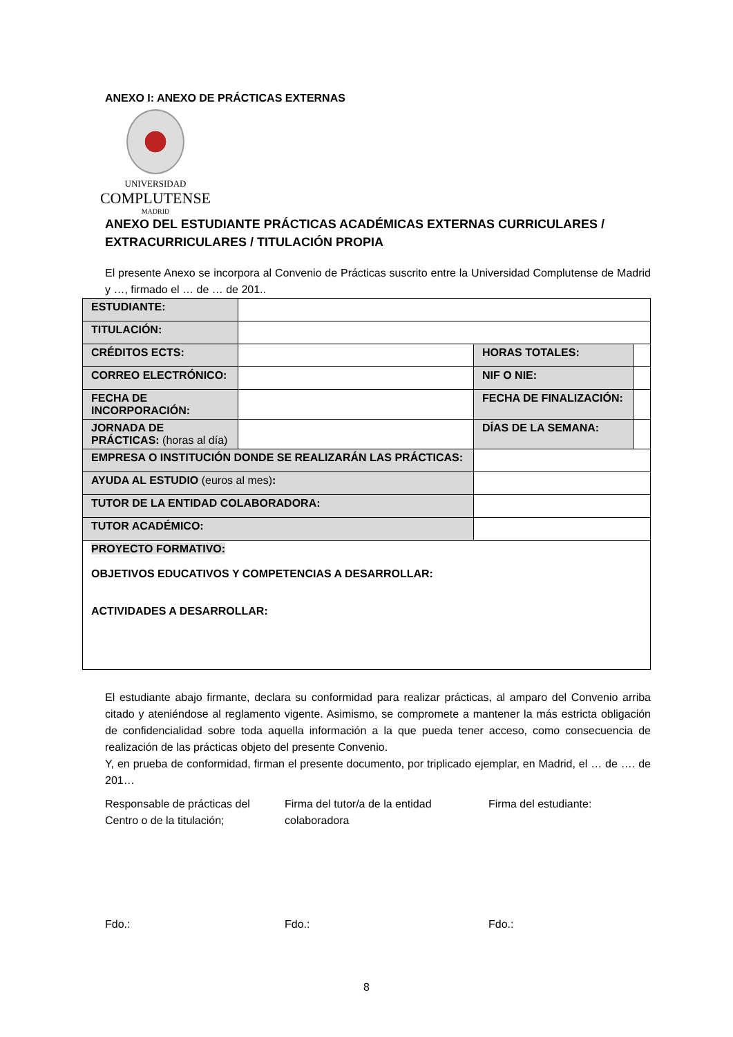ANEXO I: ANEXO DE PRÁCTICAS EXTERNAS
UNIVERSIDAD
COMPLUTENSE
MADRID
ANEXO DEL ESTUDIANTE PRÁCTICAS ACADÉMICAS EXTERNAS CURRICULARES / EXTRACURRICULARES / TITULACIÓN PROPIA
El presente Anexo se incorpora al Convenio de Prácticas suscrito entre la Universidad Complutense de Madrid y …, firmado el … de … de 201..
| ESTUDIANTE: | | | | |
| TITULACIÓN: | | | | |
| CRÉDITOS ECTS: | | | HORAS TOTALES: | |
| CORREO ELECTRÓNICO: | | | NIF O NIE: | |
| FECHA DE INCORPORACIÓN: | | | FECHA DE FINALIZACIÓN: | |
| JORNADA DE PRÁCTICAS: (horas al día) | | | DÍAS DE LA SEMANA: | |
| EMPRESA O INSTITUCIÓN DONDE SE REALIZARÁN LAS PRÁCTICAS: | | | | |
| AYUDA AL ESTUDIO (euros al mes) : | | | | |
| TUTOR DE LA ENTIDAD COLABORADORA: | | | | |
| TUTOR ACADÉMICO: | | | | |
| PROYECTO FORMATIVO: OBJETIVOS EDUCATIVOS Y COMPETENCIAS A DESARROLLAR: ACTIVIDADES A DESARROLLAR: | | | | |
El estudiante abajo firmante, declara su conformidad para realizar prácticas, al amparo del Convenio arriba citado y ateniéndose al reglamento vigente. Asimismo, se compromete a mantener la más estricta obligación de confidencialidad sobre toda aquella información a la que pueda tener acceso, como consecuencia de realización de las prácticas objeto del presente Convenio.
Y, en prueba de conformidad, firman el presente documento, por triplicado ejemplar, en Madrid, el … de …. de 201…
Responsable de prácticas del Centro o de la titulación;
Firma del tutor/a de la entidad colaboradora
Firma del estudiante:
Fdo.: Fdo.: Fdo.:
8